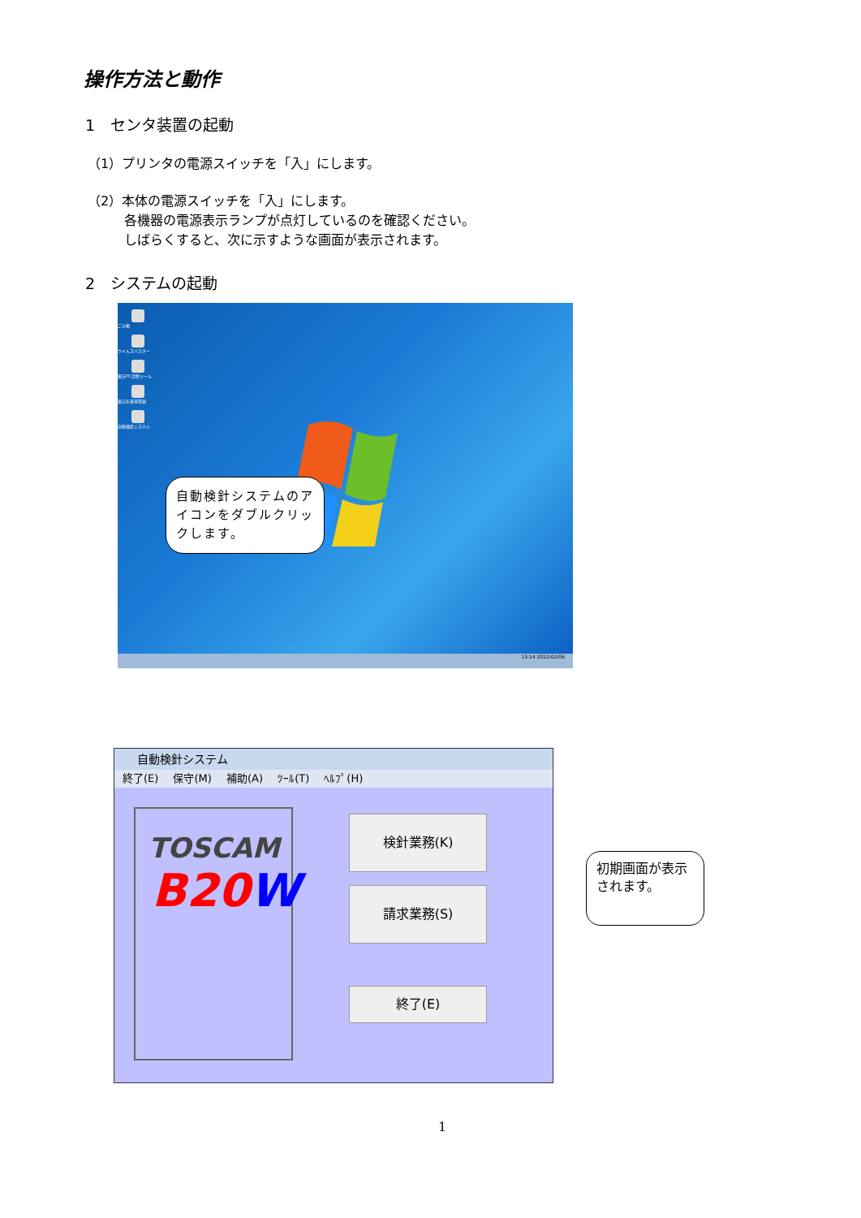操作方法と動作
1　センタ装置の起動
（1）プリンタの電源スイッチを「入」にします。
（2）本体の電源スイッチを「入」にします。
各機器の電源表示ランプが点灯しているのを確認ください。
しばらくすると、次に示すような画面が表示されます。
2　システムの起動
ごみ箱
ウイルスバスター
東芝PC診断ツール
東芝お客様登録
自動検針システム
自動検針システムのアイコンをダブルクリックします。
13:14 2012/02/06
自動検針システム
終了(E) 保守(M) 補助(A) ﾂｰﾙ(T) ﾍﾙﾌﾟ(H)
TOSCAM
B20W
検針業務(K)
請求業務(S)
終了(E)
初期画面が表示されます。
1